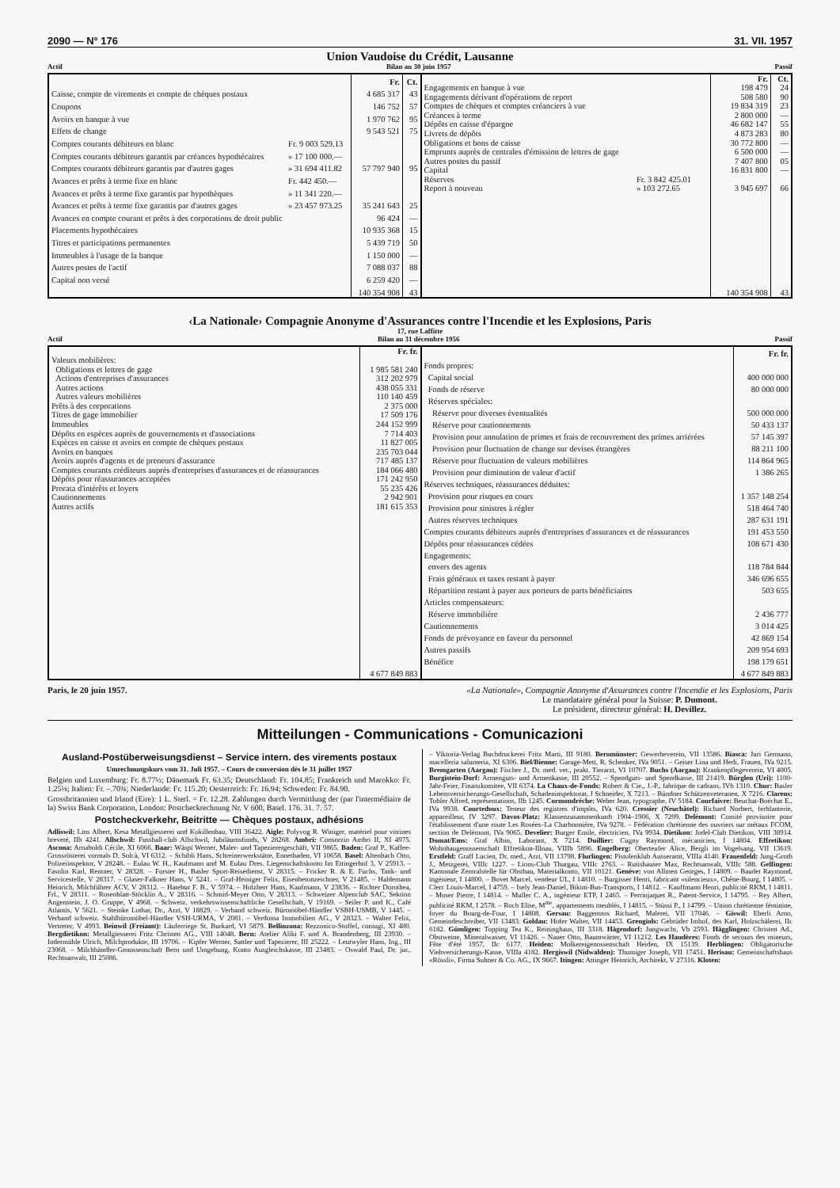2090 — N° 176 31. VII. 1957
Union Vaudoise du Crédit, Lausanne
Actif Bilan au 30 juin 1957 Passif
| | | Fr. | Ct. |
| --- | --- | --- | --- |
| Caisse, compte de virements et compte de chèques postaux | | 4 685 317 | 43 |
| Coupons | | 146 752 | 57 |
| Avoirs en banque à vue | | 1 970 762 | 95 |
| Effets de change | | 9 543 521 | 75 |
| Comptes courants débiteurs en blanc | Fr. 9 003 529.13 | | |
| Comptes courants débiteurs garantis par créances hypothécaires | » 17 100 000.— | | |
| Comptes courants débiteurs garantis par d'autres gages | » 31 694 411.82 | 57 797 940 | 95 |
| Avances et prêts à terme fixe en blanc | Fr. 442 450.— | | |
| Avances et prêts à terme fixe garantis par hypothèques | » 11 341 220.— | | |
| Avances et prêts à terme fixe garantis par d'autres gages | » 23 457 973.25 | 35 241 643 | 25 |
| Avances en compte courant et prêts à des corporations de droit public | | 96 424 | — |
| Placements hypothécaires | | 10 935 368 | 15 |
| Titres et participations permanentes | | 5 439 719 | 50 |
| Immeubles à l'usage de la banque | | 1 150 000 | — |
| Autres postes de l'actif | | 7 088 037 | 88 |
| Capital non versé | | 6 259 420 | — |
| | | 140 354 908 | 43 |
| | | Fr. | Ct. |
| --- | --- | --- | --- |
| Engagements en banque à vue | | 198 479 | 24 |
| Engagements dérivant d'opérations de report | | 508 580 | 90 |
| Comptes de chèques et comptes créanciers à vue | | 19 834 319 | 23 |
| Créances à terme | | 2 800 000 | — |
| Dépôts en caisse d'épargne | | 46 682 147 | 55 |
| Livrets de dépôts | | 4 873 283 | 80 |
| Obligations et bons de caisse | | 30 772 800 | — |
| Emprunts auprès de centrales d'émission de lettres de gage | | 6 500 000 | — |
| Autres postes du passif | | 7 407 800 | 05 |
| Capital | | 16 831 800 | — |
| Réserves | Fr. 3 842 425.01 | | |
| Report à nouveau | » 103 272.65 | 3 945 697 | 66 |
| | | 140 354 908 | 43 |
‹La Nationale› Compagnie Anonyme d'Assurances contre l'Incendie et les Explosions, Paris
17, rue Laffitte
Actif Bilan au 31 décembre 1956 Passif
| | Fr. fr. |
| --- | --- |
| Valeurs mobilières: | |
| Obligations et lettres de gage | 1 985 581 240 |
| Actions d'entreprises d'assurances | 312 202 979 |
| Autres actions | 438 055 331 |
| Autres valeurs mobilières | 110 140 459 |
| Prêts à des corporations | 2 375 000 |
| Titres de gage immobilier | 17 509 176 |
| Immeubles | 244 152 999 |
| Dépôts en espèces auprès de gouvernements et d'associations | 7 714 403 |
| Espèces en caisse et avoirs en compte de chèques postaux | 11 827 005 |
| Avoirs en banques | 235 703 044 |
| Avoirs auprès d'agents et de preneurs d'assurance | 717 485 137 |
| Comptes courants créditeurs auprès d'entreprises d'assurances et de réassurances | 184 066 480 |
| Dépôts pour réassurances acceptées | 171 242 950 |
| Prorata d'intérêts et loyers | 55 235 426 |
| Cautionnements | 2 942 901 |
| Autres actifs | 181 615 353 |
| | 4 677 849 883 |
| | Fr. fr. |
| --- | --- |
| Fonds propres: | |
| Capital social | 400 000 000 |
| Fonds de réserve | 80 000 000 |
| Réserves spéciales: | |
| Réserve pour diverses éventualités | 500 000 000 |
| Réserve pour cautionnements | 50 433 137 |
| Provision pour annulation de primes et frais de recouvrement des primes arriérées | 57 145 397 |
| Provision pour fluctuation de change sur devises étrangères | 88 211 100 |
| Réserve pour fluctuation de valeurs mobilières | 114 864 965 |
| Provision pour diminution de valeur d'actif | 1 386 265 |
| Réserves techniques, réassurances déduites: | |
| Provision pour risques en cours | 1 357 148 254 |
| Provision pour sinistres à régler | 518 464 740 |
| Autres réserves techniques | 287 631 191 |
| Comptes courants débiteurs auprès d'entreprises d'assurances et de réassurances | 191 453 550 |
| Dépôts pour réassurances cédées | 108 671 430 |
| Engagements: | |
| envers des agents | 118 784 844 |
| Frais généraux et taxes restant à payer | 346 696 655 |
| Répartition restant à payer aux porteurs de parts bénéficiaires | 503 655 |
| Articles compensateurs: | |
| Réserve immobilière | 2 436 777 |
| Cautionnements | 3 014 425 |
| Fonds de prévoyance en faveur du personnel | 42 869 154 |
| Autres passifs | 209 954 693 |
| Bénéfice | 198 179 651 |
| | 4 677 849 883 |
Paris, le 20 juin 1957. «La Nationale», Compagnie Anonyme d'Assurances contre l'Incendie et les Explosions, Paris
Le mandataire général pour la Suisse: P. Dumont.
Le président, directeur général: H. Devillez.
Mitteilungen - Communications - Comunicazioni
Ausland-Postüberweisungsdienst – Service intern. des virements postaux
Umrechnungskurs vom 31. Juli 1957. – Cours de conversion dès le 31 juillet 1957
Belgien und Luxemburg: Fr. 8.77½; Dänemark Fr. 63.35; Deutschland: Fr. 104.85; Frankreich und Marokko: Fr. 1.25⅛; Italien: Fr. –.70¾; Niederlande: Fr. 115.20; Oesterreich: Fr. 16.94; Schweden: Fr. 84.90.
Grossbritannien und Irland (Eire): 1 L. Sterl. = Fr. 12.28. Zahlungen durch Vermittlung der (par l'intermédiaire de la) Swiss Bank Corporation, London: Postcheckrechnung Nr. V 600, Basel. 176. 31. 7. 57.
Postcheckverkehr, Beitritte — Chèques postaux, adhésions
Adliswil: Lins Albert, Kesa Metallgiesserei und Kokillenbau, VIII 36422. Aigle: Polyvog R. Winiger, matériel pour vitrines breveté, IIb 4241. Allschwil: Fussball-club Allschwil, Jubiläumsfonds, V 28268. Ambri: Consorzio Ambri II, XI 4975. Ascona: Arnaboldi Cécile, XI 6066. Baar: Wäspi Werner, Maler- und Tapezierergeschäft, VII 9865. Baden: Graf P., Kaffee-Grossrösterei vormals D. Solcà, VI 6312. – Schibli Hans, Schreinerwerkstätte, Ennetbaden, VI 10658. Basel: Altenbach Otto, Polizeiinspektor, V 28248. – Eulau W. H., Kaufmann und M. Eulau Dres. Liegenschaftskonto Im Ettingerhof 3, V 25913. – Fasolin Karl, Rentner, V 28328. – Forster H., Basler Sport-Reisedienst, V 28315. – Fricker R. & E. Fuchs, Tank- und Servicestelle, V 28317. – Glaser-Falkner Hans, V 5241. – Graf-Heiniger Felix, Eisenbetonzeichner, V 21485. – Haldemann Heinrich, Milchführer ACV, V 28312. – Hatebur F. B., V 5974. – Holzherr Hans, Kaufmann, V 23836. – Richter Dorothea, Frl., V 28311. – Rosenblatt-Stöcklin A., V 28316. – Schmid-Meyer Otto, V 28313. – Schweizer Alpenclub SAC, Sektion Angenstein, J. O. Gruppe, V 4968. – Schweiz. verkehrswissenschaftliche Gesellschaft, V 19169. – Seiler P. und K., Café Atlantis, V 5621. – Steinke Lothar, Dr., Arzt, V 18829. – Verband schweiz. Büromöbel-Händler VSBH-USMB, V 1445. – Verband schweiz. Stahlbüromöbel-Händler VSH-URMA, V 2081. – Verdoma Immobilien AG., V 28323. – Walter Felix, Vertreter, V 4993. Beinwil (Freiamt): Läuferriege St. Burkard, VI 5879. Bellinzona: Rezzonico-Stoffel, coniugi, XI 480. Bergdietikon: Metallgiesserei Fritz Christen AG., VIII 14048. Bern: Atelier Aliki F. und A. Brandenberg, III 23930. – Indermühle Ulrich, Milchprodukte, III 19706. – Kipfer Werner, Sattler und Tapezierer, III 25222. – Leutwyler Hans, Ing., III 23068. – Milchhändler-Genossenschaft Bern und Umgebung, Konto Ausgleichskasse, III 23483. – Oswald Paul, Dr. jur., Rechtsanwalt, III 25086.
– Viktoria-Verlag Buchdruckerei Fritz Marti, III 9180. Beromünster: Gewerbeverein, VII 13586. Biasca: Juri Germano, macelleria salumeria, XI 6306. Biel/Bienne: Garage-Mett, R. Schenker, IVa 9051. – Geiser Lina und Hedi, Frauen, IVa 9215. Bremgarten (Aargau): Fischer J., Dr. med. vet., prakt. Tierarzt, VI 10707. Buchs (Aargau): Krankenpflegeverein, VI 4005. Burgistein-Dorf: Armenguts- und Armenkasse, III 20552. – Spendguts- und Spendkasse, III 21419. Bürglen (Uri): 1100-Jahr-Feier, Finanzkomitee, VII 6374. La Chaux-de-Fonds: Robert & Cie., J.-P., fabrique de cadrans, IVb 1310. Chur: Basler Lebensversicherungs-Gesellschaft, Schadeninspektorat, J Schneider, X 7213. – Bündner Schützenveteranen, X 7216. Clarens: Tobler Alfred, représentations, IIb 1245. Cormondrèche: Weber Jean, typographe, IV 5184. Courfaivre: Beuchat-Boéchat E., IVa 9938. Courtedoux: Teneur des registres d'impôts, IVa 620. Cressier (Neuchâtel): Richard Norbert, ferblanterie, appareilleur, IV 3297. Davos-Platz: Klassenzusammenkunft 1904–1906, X 7209. Delémont: Comité provisoire pour l'établissement d'une route Les Rosées–La Charbonnière, IVa 9278. – Fédération chrétienne des ouvriers sur métaux FCOM, section de Delémont, IVa 9065. Develier: Burger Emile, électricien, IVa 9934. Dietikon: Jodel-Club Dietikon, VIII 38914. Domat/Ems: Graf Albin, Laborant, X 7214. Duillier: Cugny Raymond, mécanicien, I 14804. Effretikon: Wohnbaugenossenschaft Effretikon-Illnau, VIIIb 5896. Engelberg: Oberteufer Alice, Bergli im Vogelsang, VII 13619. Erstfeld: Graff Lucien, Dr. med., Arzt, VII 13798. Flurlingen: Pistolenklub Ausseramt, VIIIa 4140. Frauenfeld: Jung-Groth J., Metzgerei, VIIIc 1227. – Lions-Club Thurgau, VIIIc 2763. – Rutishauser Max, Rechtsanwalt, VIIIc 588. Gelfingen: Kantonale Zentralstelle für Obstbau, Materialkonto, VII 10121. Genève: von Allmen Georges, I 14809. – Baudet Raymond, ingénieur, I 14800. – Bovet Marcel, vendeur UL, I 14810. – Burgisser Henri, fabricant «silencieux», Chêne-Bourg, I 14805. – Clerc Louis-Marcel, I 4759. – Isely Jean-Daniel, Bikini-Bus-Transports, I 14812. – Kauffmann Henri, publicité RKM, I 14811. – Moser Pierre, I 14814. – Muller C. A., ingénieur ETP, I 2465. – Perrinjaquet R., Patent-Service, I 14795. – Rey Albert, publicité RKM, I 2578. – Roch Elise, M<sup>me</sup>, appartements meublés, I 14815. – Stüssi P., I 14799. – Union chrétienne féminine, foyer du Bourg-de-Four, I 14808. Gersau: Baggenstos Richard, Malerei, VII 17046. – Giswil: Eberli Arno, Gemeindeschreiber, VII 13483. Goldau: Hofer Walter, VII 14453. Grengiols: Gebrüder Imhof, des Karl, Holzschälerei, IIc 6182. Gümligen: Topping Tea K., Reininghaus, III 3318. Hägendorf: Jungwacht, Vb 2593. Hägglingen: Christen Ad., Obstweine, Mineralwasser, VI 11426. – Nauer Otto, Baumwärter, VI 11212. Les Haudères: Fonds de secours des mineurs, Fête d'été 1957, IIc 6177. Heiden: Molkereigenossenschaft Heiden, IX 15139. Herblingen: Obligatorische Viehversicherungs-Kasse, VIIIa 4182. Hergiswil (Nidwalden): Thumiger Joseph, VII 17451. Herisau: Gemeinschaftshaus «Rössli», Firma Suhner & Co. AG., IX 9667. Itingen: Attinger Heinrich, Architekt, V 27316. Kloten: